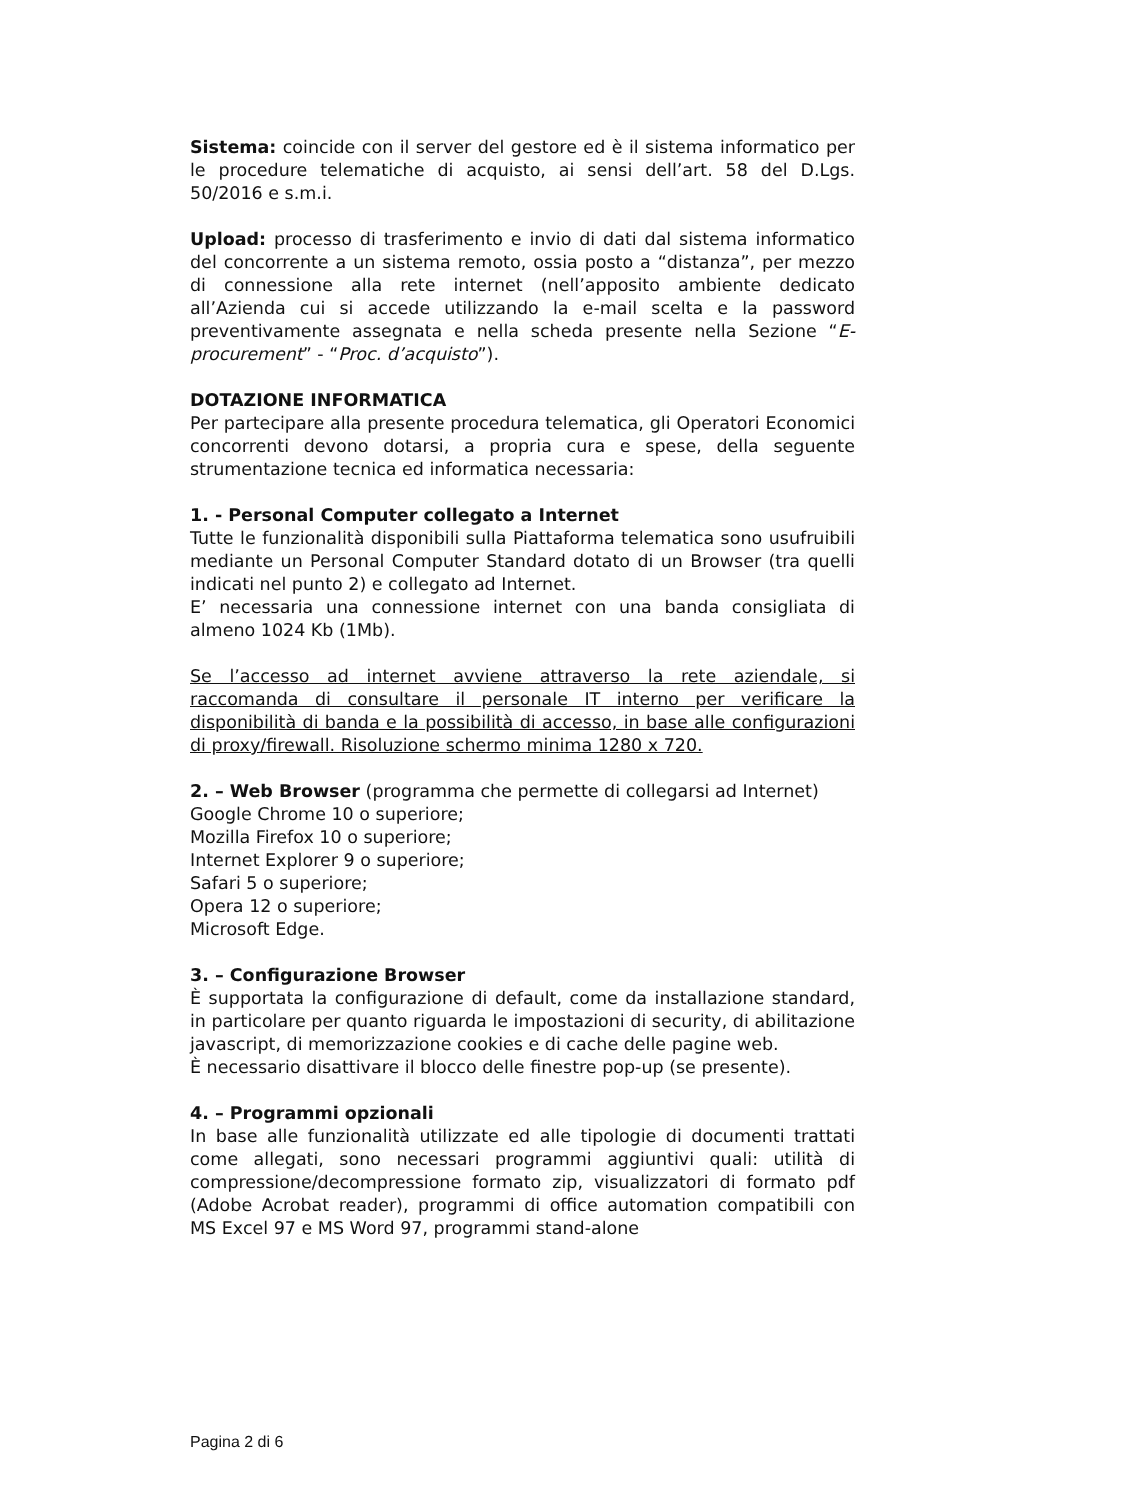Sistema: coincide con il server del gestore ed è il sistema informatico per le procedure telematiche di acquisto, ai sensi dell’art. 58 del D.Lgs. 50/2016 e s.m.i.
Upload: processo di trasferimento e invio di dati dal sistema informatico del concorrente a un sistema remoto, ossia posto a “distanza”, per mezzo di connessione alla rete internet (nell’apposito ambiente dedicato all’Azienda cui si accede utilizzando la e-mail scelta e la password preventivamente assegnata e nella scheda presente nella Sezione “E-procurement” - “Proc. d’acquisto”).
DOTAZIONE INFORMATICA
Per partecipare alla presente procedura telematica, gli Operatori Economici concorrenti devono dotarsi, a propria cura e spese, della seguente strumentazione tecnica ed informatica necessaria:
1. - Personal Computer collegato a Internet
Tutte le funzionalità disponibili sulla Piattaforma telematica sono usufruibili mediante un Personal Computer Standard dotato di un Browser (tra quelli indicati nel punto 2) e collegato ad Internet.
E’ necessaria una connessione internet con una banda consigliata di almeno 1024 Kb (1Mb).
Se l’accesso ad internet avviene attraverso la rete aziendale, si raccomanda di consultare il personale IT interno per verificare la disponibilità di banda e la possibilità di accesso, in base alle configurazioni di proxy/firewall. Risoluzione schermo minima 1280 x 720.
2. – Web Browser (programma che permette di collegarsi ad Internet)
Google Chrome 10 o superiore;
Mozilla Firefox 10 o superiore;
Internet Explorer 9 o superiore;
Safari 5 o superiore;
Opera 12 o superiore;
Microsoft Edge.
3. – Configurazione Browser
È supportata la configurazione di default, come da installazione standard, in particolare per quanto riguarda le impostazioni di security, di abilitazione javascript, di memorizzazione cookies e di cache delle pagine web.
È necessario disattivare il blocco delle finestre pop-up (se presente).
4. – Programmi opzionali
In base alle funzionalità utilizzate ed alle tipologie di documenti trattati come allegati, sono necessari programmi aggiuntivi quali: utilità di compressione/decompressione formato zip, visualizzatori di formato pdf (Adobe Acrobat reader), programmi di office automation compatibili con MS Excel 97 e MS Word 97, programmi stand-alone
Pagina 2 di 6